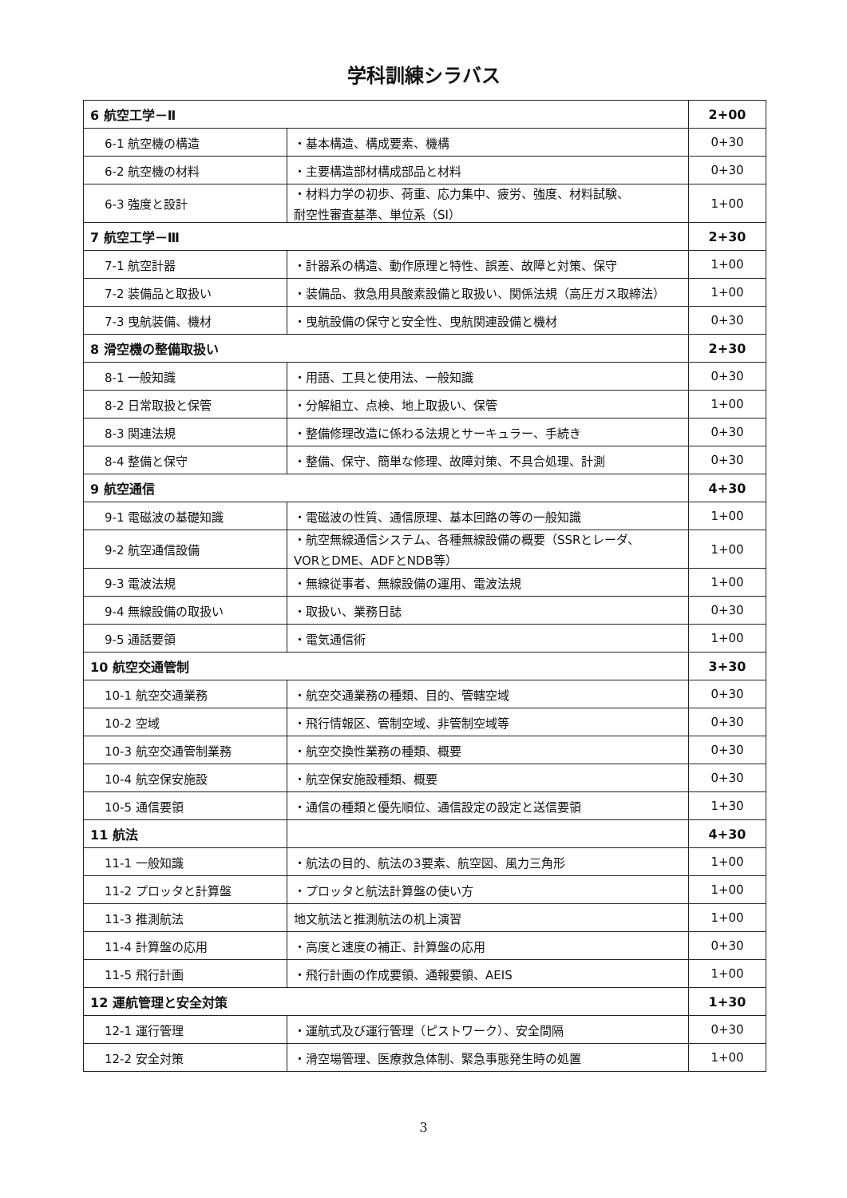学科訓練シラバス
| 6 航空工学－Ⅱ | | 2+00 |
| 6-1 航空機の構造 | ・基本構造、構成要素、機構 | 0+30 |
| 6-2 航空機の材料 | ・主要構造部材構成部品と材料 | 0+30 |
| 6-3 強度と設計 | ・材料力学の初歩、荷重、応力集中、疲労、強度、材料試験、 耐空性審査基準、単位系（SI） | 1+00 |
| 7 航空工学－Ⅲ | | 2+30 |
| 7-1 航空計器 | ・計器系の構造、動作原理と特性、誤差、故障と対策、保守 | 1+00 |
| 7-2 装備品と取扱い | ・装備品、救急用具酸素設備と取扱い、関係法規（高圧ガス取締法） | 1+00 |
| 7-3 曳航装備、機材 | ・曳航設備の保守と安全性、曳航関連設備と機材 | 0+30 |
| 8 滑空機の整備取扱い | | 2+30 |
| 8-1 一般知識 | ・用語、工具と使用法、一般知識 | 0+30 |
| 8-2 日常取扱と保管 | ・分解組立、点検、地上取扱い、保管 | 1+00 |
| 8-3 関連法規 | ・整備修理改造に係わる法規とサーキュラー、手続き | 0+30 |
| 8-4 整備と保守 | ・整備、保守、簡単な修理、故障対策、不具合処理、計測 | 0+30 |
| 9 航空通信 | | 4+30 |
| 9-1 電磁波の基礎知識 | ・電磁波の性質、通信原理、基本回路の等の一般知識 | 1+00 |
| 9-2 航空通信設備 | ・航空無線通信システム、各種無線設備の概要（SSRとレーダ、 VORとDME、ADFとNDB等） | 1+00 |
| 9-3 電波法規 | ・無線従事者、無線設備の運用、電波法規 | 1+00 |
| 9-4 無線設備の取扱い | ・取扱い、業務日誌 | 0+30 |
| 9-5 通話要領 | ・電気通信術 | 1+00 |
| 10 航空交通管制 | | 3+30 |
| 10-1 航空交通業務 | ・航空交通業務の種類、目的、管轄空域 | 0+30 |
| 10-2 空域 | ・飛行情報区、管制空域、非管制空域等 | 0+30 |
| 10-3 航空交通管制業務 | ・航空交換性業務の種類、概要 | 0+30 |
| 10-4 航空保安施設 | ・航空保安施設種類、概要 | 0+30 |
| 10-5 通信要領 | ・通信の種類と優先順位、通信設定の設定と送信要領 | 1+30 |
| 11 航法 | | 4+30 |
| 11-1 一般知識 | ・航法の目的、航法の3要素、航空図、風力三角形 | 1+00 |
| 11-2 プロッタと計算盤 | ・プロッタと航法計算盤の使い方 | 1+00 |
| 11-3 推測航法 | 地文航法と推測航法の机上演習 | 1+00 |
| 11-4 計算盤の応用 | ・高度と速度の補正、計算盤の応用 | 0+30 |
| 11-5 飛行計画 | ・飛行計画の作成要領、通報要領、AEIS | 1+00 |
| 12 運航管理と安全対策 | | 1+30 |
| 12-1 運行管理 | ・運航式及び運行管理（ピストワーク）、安全間隔 | 0+30 |
| 12-2 安全対策 | ・滑空場管理、医療救急体制、緊急事態発生時の処置 | 1+00 |
3